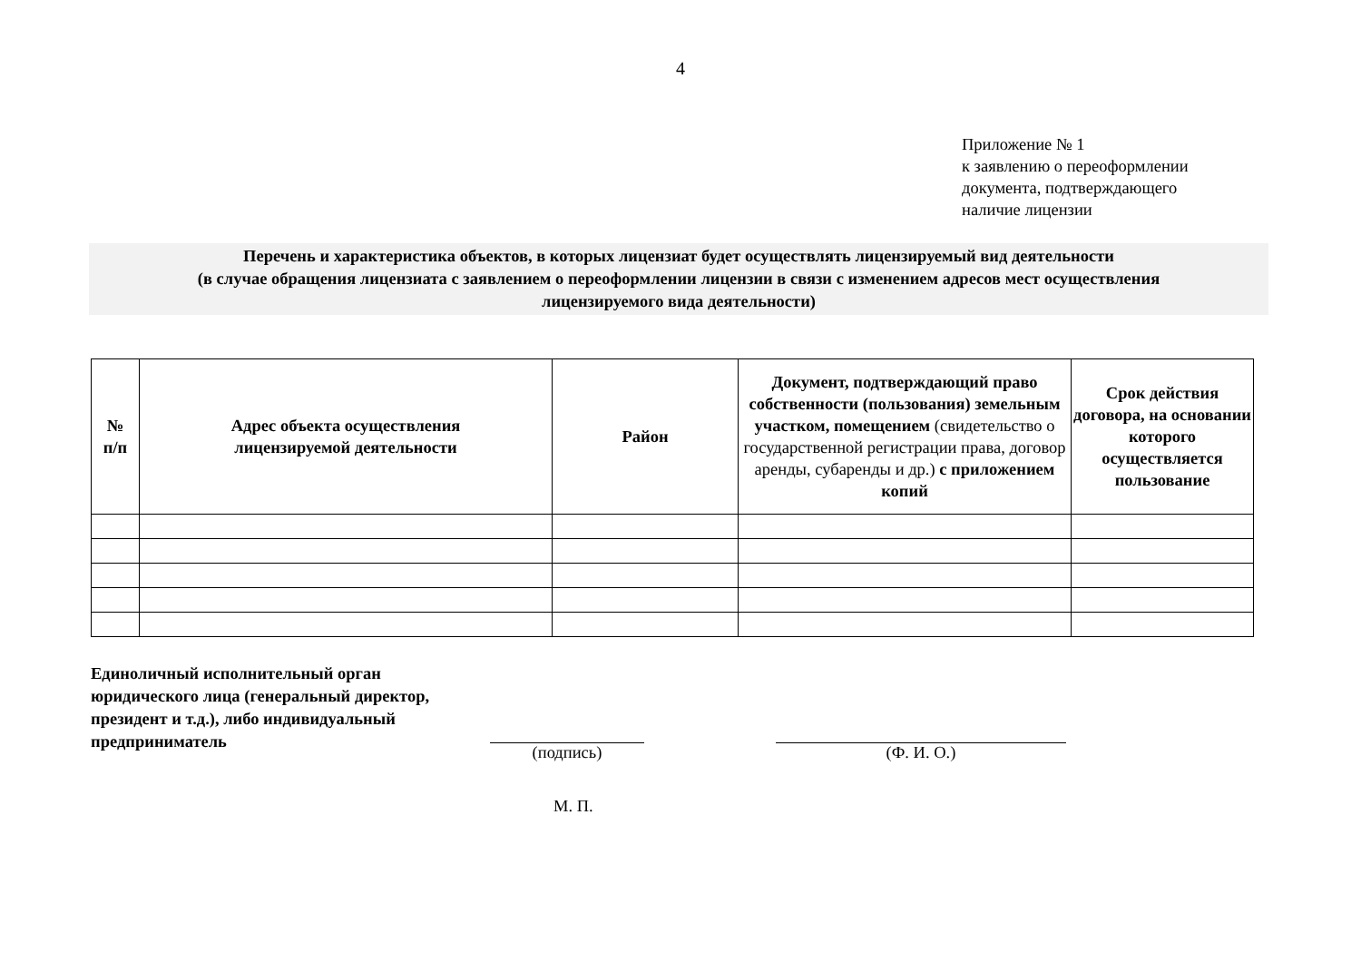4
Приложение № 1
к заявлению о переоформлении
документа, подтверждающего
наличие лицензии
Перечень и характеристика объектов, в которых лицензиат будет осуществлять лицензируемый вид деятельности
(в случае обращения лицензиата с заявлением о переоформлении лицензии в связи с изменением адресов мест осуществления
лицензируемого вида деятельности)
| № п/п | Адрес объекта осуществления лицензируемой деятельности | Район | Документ, подтверждающий право собственности (пользования) земельным участком, помещением (свидетельство о государственной регистрации права, договор аренды, субаренды и др.) с приложением копий | Срок действия договора, на основании которого осуществляется пользование |
| --- | --- | --- | --- | --- |
Единоличный исполнительный орган юридического лица (генеральный директор, президент и т.д.), либо индивидуальный предприниматель
(подпись) (Ф. И. О.)
М. П.